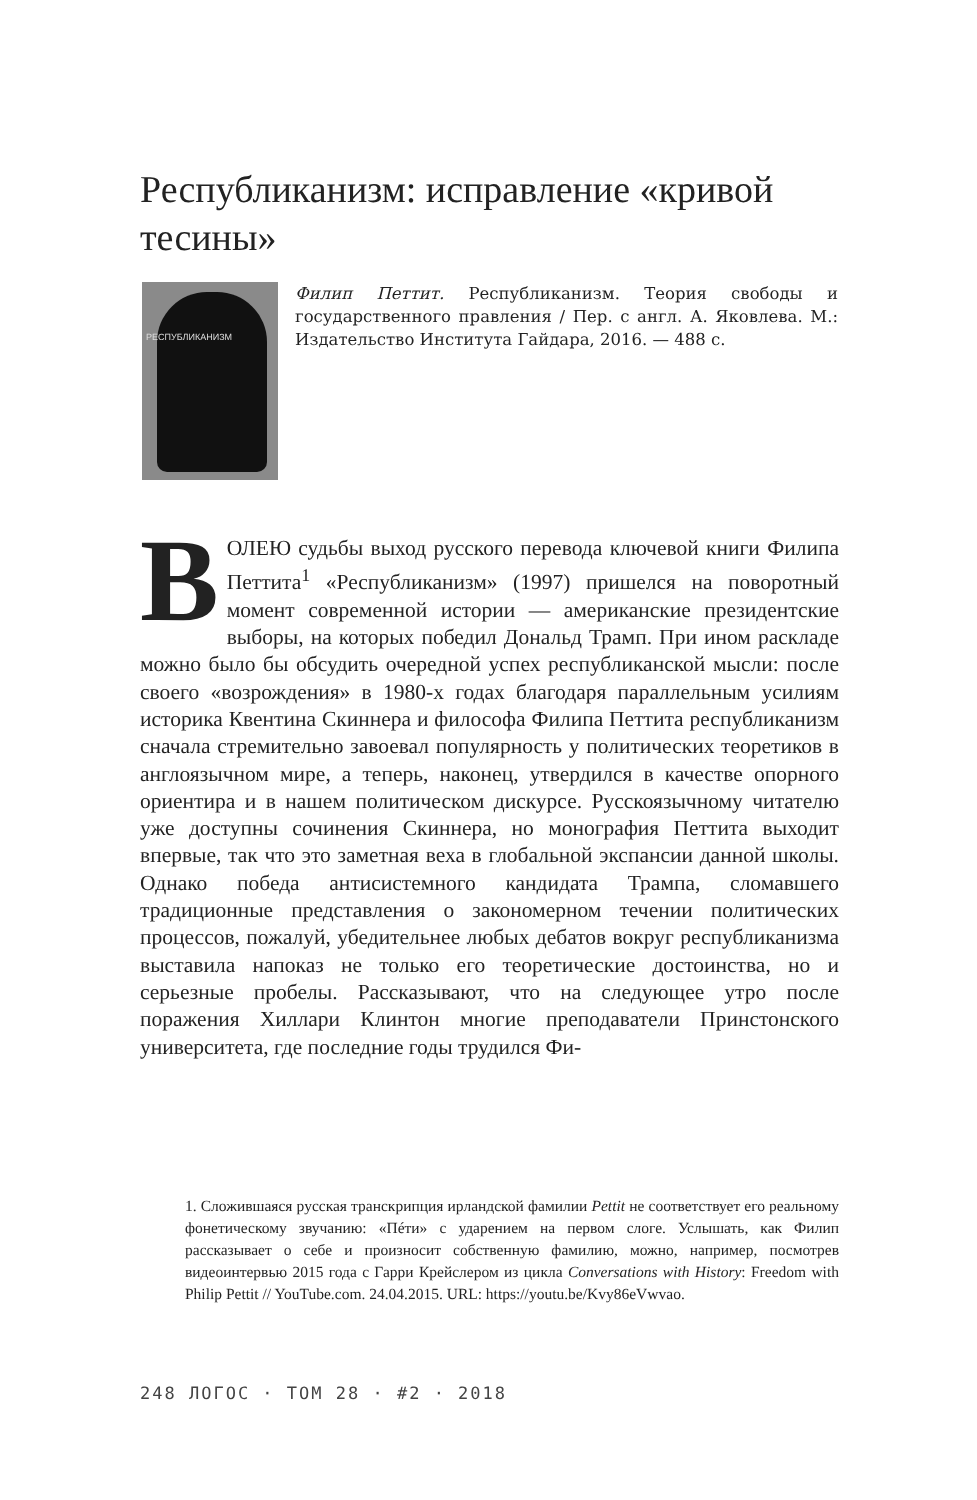Республиканизм: исправление «кривой тесины»
РЕСПУБЛИКАНИЗМ
Филип Петтит. Республиканизм. Теория свободы и государственного правления / Пер. с англ. А. Яковлева. М.: Издательство Института Гайдара, 2016. — 488 с.
ВОЛЕЮ судьбы выход русского перевода ключевой книги Филипа Петтита<sup>1</sup> «Республиканизм» (1997) пришелся на поворотный момент современной истории — американские президентские выборы, на которых победил Дональд Трамп. При ином раскладе можно было бы обсудить очередной успех республиканской мысли: после своего «возрождения» в 1980-х годах благодаря параллельным усилиям историка Квентина Скиннера и философа Филипа Петтита республиканизм сначала стремительно завоевал популярность у политических теоретиков в англоязычном мире, а теперь, наконец, утвердился в качестве опорного ориентира и в нашем политическом дискурсе. Русскоязычному читателю уже доступны сочинения Скиннера, но монография Петтита выходит впервые, так что это заметная веха в глобальной экспансии данной школы. Однако победа антисистемного кандидата Трампа, сломавшего традиционные представления о закономерном течении политических процессов, пожалуй, убедительнее любых дебатов вокруг республиканизма выставила напоказ не только его теоретические достоинства, но и серьезные пробелы. Рассказывают, что на следующее утро после поражения Хиллари Клинтон многие преподаватели Принстонского университета, где последние годы трудился Фи-
1. Сложившаяся русская транскрипция ирландской фамилии Pettit не соответствует его реальному фонетическому звучанию: «Пéти» с ударением на первом слоге. Услышать, как Филип рассказывает о себе и произносит собственную фамилию, можно, например, посмотрев видеоинтервью 2015 года с Гарри Крейслером из цикла Conversations with History: Freedom with Philip Pettit // YouTube.com. 24.04.2015. URL: https://youtu.be/Kvy86eVwvao.
248 ЛОГОС · ТОМ 28 · #2 · 2018